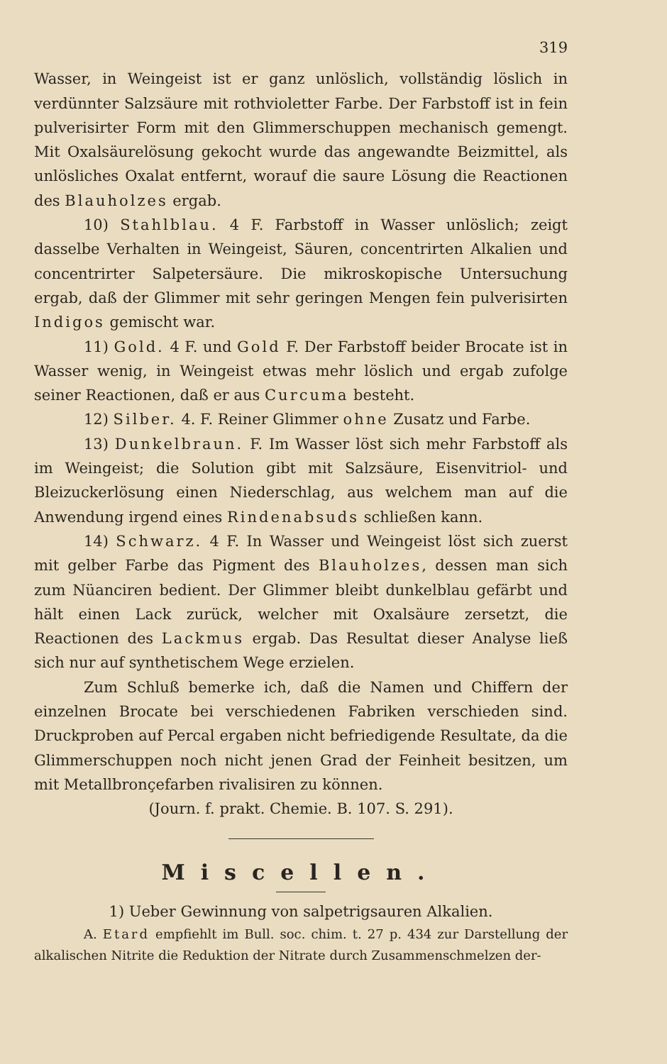319
Wasser, in Weingeist ist er ganz unlöslich, vollständig löslich in verdünnter Salzsäure mit rothvioletter Farbe. Der Farbstoff ist in fein pulverisirter Form mit den Glimmerschuppen mechanisch gemengt. Mit Oxalsäurelösung gekocht wurde das angewandte Beizmittel, als unlösliches Oxalat entfernt, worauf die saure Lösung die Reactionen des Blauholzes ergab.
10) Stahlblau. 4 F. Farbstoff in Wasser unlöslich; zeigt dasselbe Verhalten in Weingeist, Säuren, concentrirten Alkalien und concentrirter Salpetersäure. Die mikroskopische Untersuchung ergab, daß der Glimmer mit sehr geringen Mengen fein pulverisirten Indigos gemischt war.
11) Gold. 4 F. und Gold F. Der Farbstoff beider Brocate ist in Wasser wenig, in Weingeist etwas mehr löslich und ergab zufolge seiner Reactionen, daß er aus Curcuma besteht.
12) Silber. 4. F. Reiner Glimmer ohne Zusatz und Farbe.
13) Dunkelbraun. F. Im Wasser löst sich mehr Farbstoff als im Weingeist; die Solution gibt mit Salzsäure, Eisenvitriol- und Bleizuckerlösung einen Niederschlag, aus welchem man auf die Anwendung irgend eines Rindenabsuds schließen kann.
14) Schwarz. 4 F. In Wasser und Weingeist löst sich zuerst mit gelber Farbe das Pigment des Blauholzes, dessen man sich zum Nüanciren bedient. Der Glimmer bleibt dunkelblau gefärbt und hält einen Lack zurück, welcher mit Oxalsäure zersetzt, die Reactionen des Lackmus ergab. Das Resultat dieser Analyse ließ sich nur auf synthetischem Wege erzielen.
Zum Schluß bemerke ich, daß die Namen und Chiffern der einzelnen Brocate bei verschiedenen Fabriken verschieden sind. Druckproben auf Percal ergaben nicht befriedigende Resultate, da die Glimmerschuppen noch nicht jenen Grad der Feinheit besitzen, um mit Metallbronçefarben rivalisiren zu können.
(Journ. f. prakt. Chemie. B. 107. S. 291).
Miscellen.
1) Ueber Gewinnung von salpetrigsauren Alkalien.
A. Etard empfiehlt im Bull. soc. chim. t. 27 p. 434 zur Darstellung der alkalischen Nitrite die Reduktion der Nitrate durch Zusammenschmelzen der-